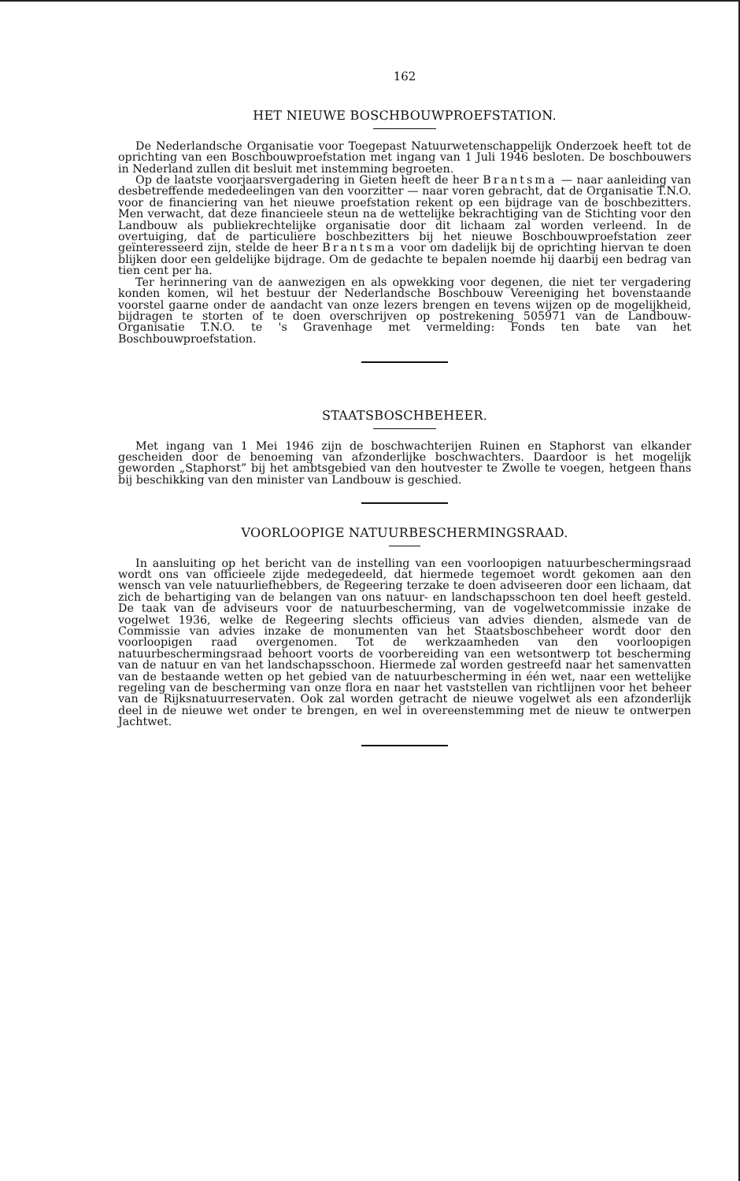162
HET NIEUWE BOSCHBOUWPROEFSTATION.
De Nederlandsche Organisatie voor Toegepast Natuurwetenschappelijk Onderzoek heeft tot de oprichting van een Boschbouwproefstation met ingang van 1 Juli 1946 besloten. De boschbouwers in Nederland zullen dit besluit met instemming begroeten.
Op de laatste voorjaarsvergadering in Gieten heeft de heer Brantsma — naar aanleiding van desbetreffende mededeelingen van den voorzitter — naar voren gebracht, dat de Organisatie T.N.O. voor de financiering van het nieuwe proefstation rekent op een bijdrage van de boschbezitters. Men verwacht, dat deze financieele steun na de wettelijke bekrachtiging van de Stichting voor den Landbouw als publiekrechtelijke organisatie door dit lichaam zal worden verleend. In de overtuiging, dat de particuliere boschbezitters bij het nieuwe Boschbouwproefstation zeer geïnteresseerd zijn, stelde de heer Brantsma voor om dadelijk bij de oprichting hiervan te doen blijken door een geldelijke bijdrage. Om de gedachte te bepalen noemde hij daarbij een bedrag van tien cent per ha.
Ter herinnering van de aanwezigen en als opwekking voor degenen, die niet ter vergadering konden komen, wil het bestuur der Nederlandsche Boschbouw Vereeniging het bovenstaande voorstel gaarne onder de aandacht van onze lezers brengen en tevens wijzen op de mogelijkheid, bijdragen te storten of te doen overschrijven op postrekening 505971 van de Landbouw-Organisatie T.N.O. te 's Gravenhage met vermelding: Fonds ten bate van het Boschbouwproefstation.
STAATSBOSCHBEHEER.
Met ingang van 1 Mei 1946 zijn de boschwachterijen Ruinen en Staphorst van elkander gescheiden door de benoeming van afzonderlijke boschwachters. Daardoor is het mogelijk geworden „Staphorst” bij het ambtsgebied van den houtvester te Zwolle te voegen, hetgeen thans bij beschikking van den minister van Landbouw is geschied.
VOORLOOPIGE NATUURBESCHERMINGSRAAD.
In aansluiting op het bericht van de instelling van een voorloopigen natuurbeschermingsraad wordt ons van officieele zijde medegedeeld, dat hiermede tegemoet wordt gekomen aan den wensch van vele natuurliefhebbers, de Regeering terzake te doen adviseeren door een lichaam, dat zich de behartiging van de belangen van ons natuur- en landschapsschoon ten doel heeft gesteld. De taak van de adviseurs voor de natuurbescherming, van de vogelwetcommissie inzake de vogelwet 1936, welke de Regeering slechts officieus van advies dienden, alsmede van de Commissie van advies inzake de monumenten van het Staatsboschbeheer wordt door den voorloopigen raad overgenomen. Tot de werkzaamheden van den voorloopigen natuurbeschermingsraad behoort voorts de voorbereiding van een wetsontwerp tot bescherming van de natuur en van het landschapsschoon. Hiermede zal worden gestreefd naar het samenvatten van de bestaande wetten op het gebied van de natuurbescherming in één wet, naar een wettelijke regeling van de bescherming van onze flora en naar het vaststellen van richtlijnen voor het beheer van de Rijksnatuurreservaten. Ook zal worden getracht de nieuwe vogelwet als een afzonderlijk deel in de nieuwe wet onder te brengen, en wel in overeenstemming met de nieuw te ontwerpen Jachtwet.